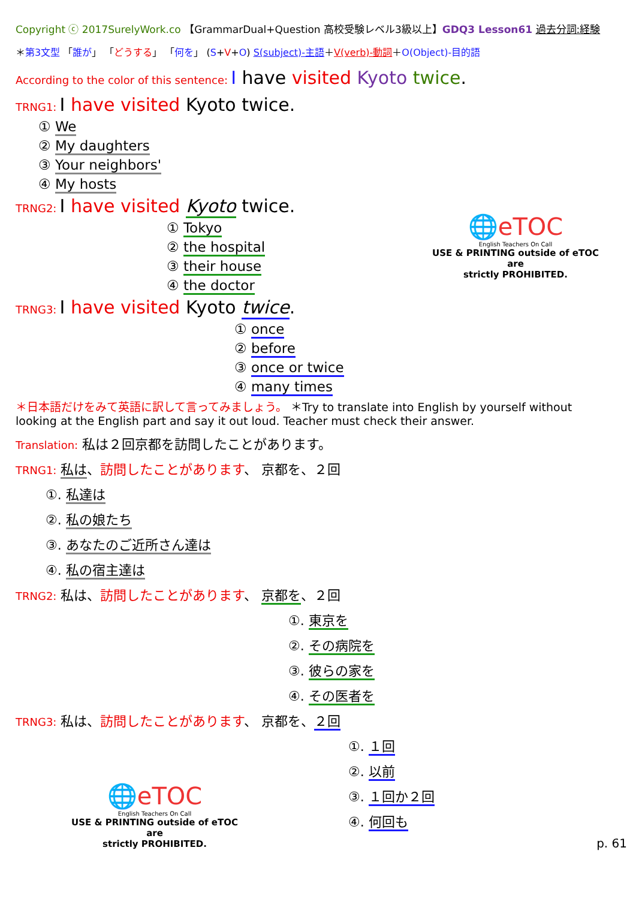Copyright ⓒ 2017SurelyWork.co 【GrammarDual+Question 高校受験レベル3級以上】GDQ3 Lesson61 過去分詞:経験
＊第3文型 「誰が」 「どうする」 「何を」 (S+V+O) S(subject)-主語＋V(verb)-動詞＋O(Object)-目的語
According to the color of this sentence: I have visited Kyoto twice.
TRNG1: I have visited Kyoto twice.
① We
② My daughters
③ Your neighbors'
④ My hosts
TRNG2: I have visited Kyoto twice.
① Tokyo
② the hospital
③ their house
④ the doctor
TRNG3: I have visited Kyoto twice.
① once
② before
③ once or twice
④ many times
＊日本語だけをみて英語に訳して言ってみましょう。 ＊Try to translate into English by yourself without looking at the English part and say it out loud. Teacher must check their answer.
Translation: 私は２回京都を訪問したことがあります。
TRNG1: 私は、訪問したことがあります、 京都を、２回
①. 私達は
②. 私の娘たち
③. あなたのご近所さん達は
④. 私の宿主達は
TRNG2: 私は、訪問したことがあります、 京都を、２回
①. 東京を
②. その病院を
③. 彼らの家を
④. その医者を
TRNG3: 私は、訪問したことがあります、 京都を、２回
①. １回
②. 以前
③. １回か２回
④. 何回も
p. 61
🌐eTOC
English Teachers On Call
USE & PRINTING outside of eTOC are
strictly PROHIBITED.
🌐eTOC
English Teachers On Call
USE & PRINTING outside of eTOC are
strictly PROHIBITED.